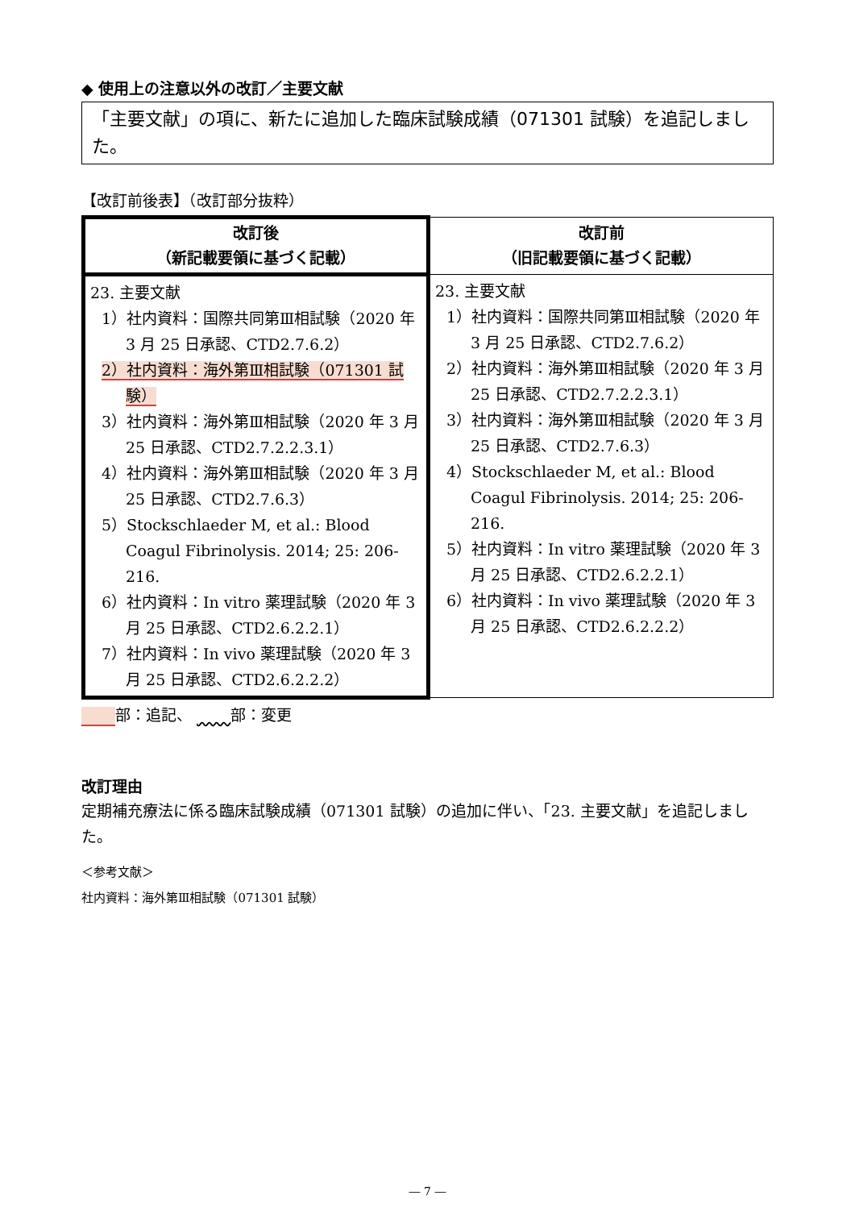◆ 使用上の注意以外の改訂／主要文献
「主要文献」の項に、新たに追加した臨床試験成績（071301 試験）を追記しました。
【改訂前後表】（改訂部分抜粋）
| 改訂後 （新記載要領に基づく記載） | 改訂前 （旧記載要領に基づく記載） |
| --- | --- |
| 23. 主要文献 1）社内資料：国際共同第Ⅲ相試験（2020 年 3 月 25 日承認、CTD2.7.6.2） 2）社内資料：海外第Ⅲ相試験（071301 試験） 3）社内資料：海外第Ⅲ相試験（2020 年 3 月 25 日承認、CTD2.7.2.2.3.1） 4）社内資料：海外第Ⅲ相試験（2020 年 3 月 25 日承認、CTD2.7.6.3） 5）Stockschlaeder M, et al.: Blood Coagul Fibrinolysis. 2014; 25: 206-216. 6）社内資料：In vitro 薬理試験（2020 年 3 月 25 日承認、CTD2.6.2.2.1） 7）社内資料：In vivo 薬理試験（2020 年 3 月 25 日承認、CTD2.6.2.2.2） | 23. 主要文献 1）社内資料：国際共同第Ⅲ相試験（2020 年 3 月 25 日承認、CTD2.7.6.2） 2）社内資料：海外第Ⅲ相試験（2020 年 3 月 25 日承認、CTD2.7.2.2.3.1） 3）社内資料：海外第Ⅲ相試験（2020 年 3 月 25 日承認、CTD2.7.6.3） 4）Stockschlaeder M, et al.: Blood Coagul Fibrinolysis. 2014; 25: 206-216. 5）社内資料：In vitro 薬理試験（2020 年 3 月 25 日承認、CTD2.6.2.2.1） 6）社内資料：In vivo 薬理試験（2020 年 3 月 25 日承認、CTD2.6.2.2.2） |
部：追記、 部：変更
改訂理由
定期補充療法に係る臨床試験成績（071301 試験）の追加に伴い、「23. 主要文献」を追記しました。
＜参考文献＞
社内資料：海外第Ⅲ相試験（071301 試験）
― 7 ―